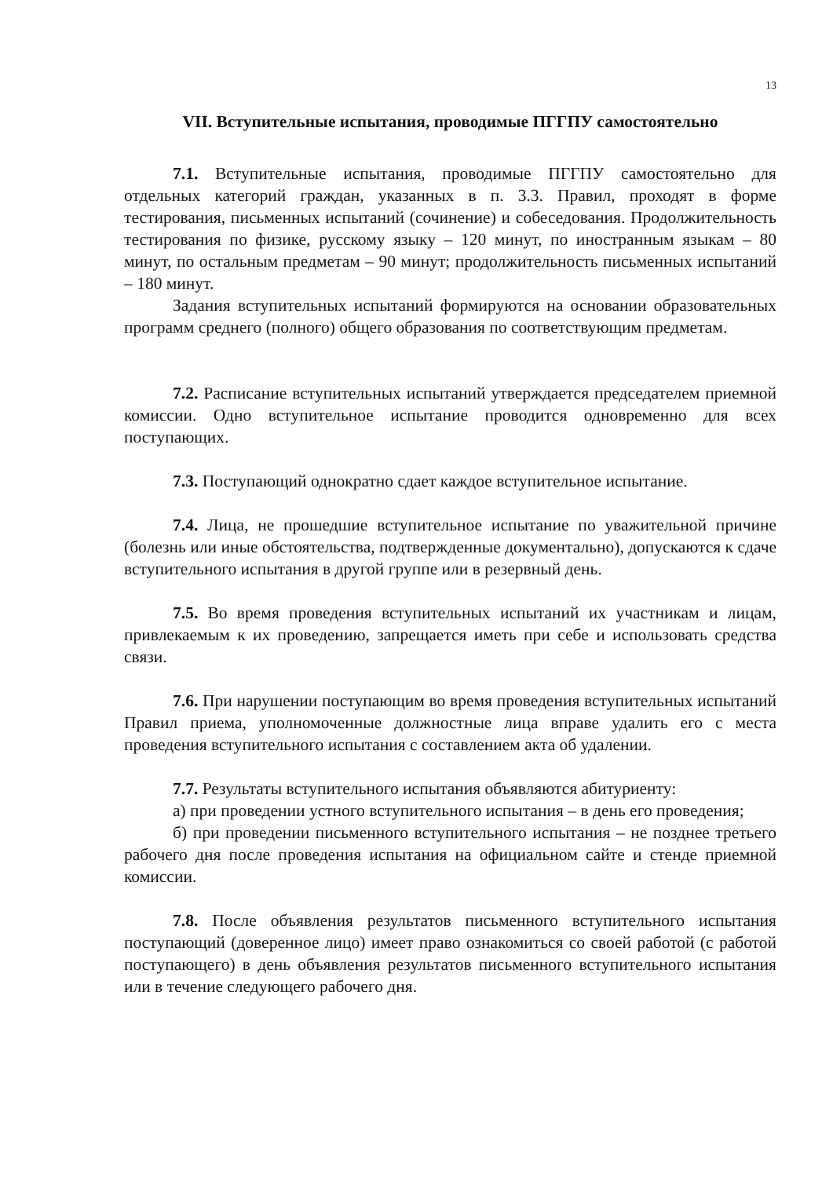13
VII. Вступительные испытания, проводимые ПГГПУ самостоятельно
7.1. Вступительные испытания, проводимые ПГГПУ самостоятельно для отдельных категорий граждан, указанных в п. 3.3. Правил, проходят в форме тестирования, письменных испытаний (сочинение) и собеседования. Продолжительность тестирования по физике, русскому языку – 120 минут, по иностранным языкам – 80 минут, по остальным предметам – 90 минут; продолжительность письменных испытаний – 180 минут.
Задания вступительных испытаний формируются на основании образовательных программ среднего (полного) общего образования по соответствующим предметам.
7.2. Расписание вступительных испытаний утверждается председателем приемной комиссии. Одно вступительное испытание проводится одновременно для всех поступающих.
7.3. Поступающий однократно сдает каждое вступительное испытание.
7.4. Лица, не прошедшие вступительное испытание по уважительной причине (болезнь или иные обстоятельства, подтвержденные документально), допускаются к сдаче вступительного испытания в другой группе или в резервный день.
7.5. Во время проведения вступительных испытаний их участникам и лицам, привлекаемым к их проведению, запрещается иметь при себе и использовать средства связи.
7.6. При нарушении поступающим во время проведения вступительных испытаний Правил приема, уполномоченные должностные лица вправе удалить его с места проведения вступительного испытания с составлением акта об удалении.
7.7. Результаты вступительного испытания объявляются абитуриенту:
а) при проведении устного вступительного испытания – в день его проведения;
б) при проведении письменного вступительного испытания – не позднее третьего рабочего дня после проведения испытания на официальном сайте и стенде приемной комиссии.
7.8. После объявления результатов письменного вступительного испытания поступающий (доверенное лицо) имеет право ознакомиться со своей работой (с работой поступающего) в день объявления результатов письменного вступительного испытания или в течение следующего рабочего дня.